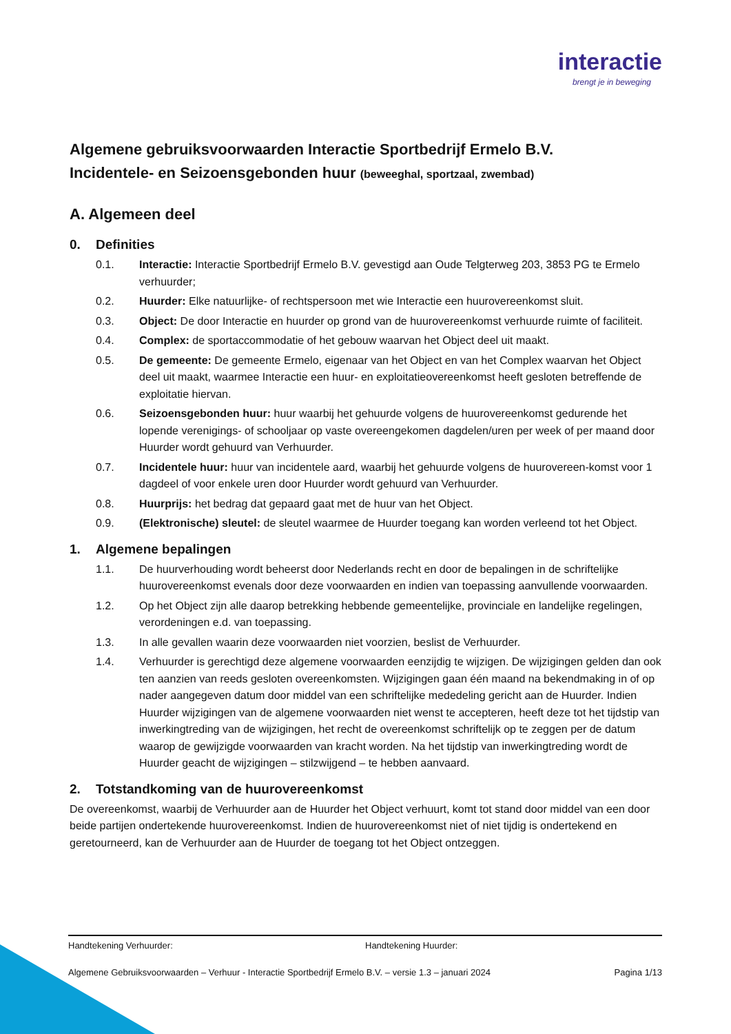interactie
brengt je in beweging
Algemene gebruiksvoorwaarden Interactie Sportbedrijf Ermelo B.V.
Incidentele- en Seizoensgebonden huur (beweeghal, sportzaal, zwembad)
A. Algemeen deel
0. Definities
0.1. Interactie: Interactie Sportbedrijf Ermelo B.V. gevestigd aan Oude Telgterweg 203, 3853 PG te Ermelo verhuurder;
0.2. Huurder: Elke natuurlijke- of rechtspersoon met wie Interactie een huurovereenkomst sluit.
0.3. Object: De door Interactie en huurder op grond van de huurovereenkomst verhuurde ruimte of faciliteit.
0.4. Complex: de sportaccommodatie of het gebouw waarvan het Object deel uit maakt.
0.5. De gemeente: De gemeente Ermelo, eigenaar van het Object en van het Complex waarvan het Object deel uit maakt, waarmee Interactie een huur- en exploitatieovereenkomst heeft gesloten betreffende de exploitatie hiervan.
0.6. Seizoensgebonden huur: huur waarbij het gehuurde volgens de huurovereenkomst gedurende het lopende verenigings- of schooljaar op vaste overeengekomen dagdelen/uren per week of per maand door Huurder wordt gehuurd van Verhuurder.
0.7. Incidentele huur: huur van incidentele aard, waarbij het gehuurde volgens de huurovereen-komst voor 1 dagdeel of voor enkele uren door Huurder wordt gehuurd van Verhuurder.
0.8. Huurprijs: het bedrag dat gepaard gaat met de huur van het Object.
0.9. (Elektronische) sleutel: de sleutel waarmee de Huurder toegang kan worden verleend tot het Object.
1. Algemene bepalingen
1.1. De huurverhouding wordt beheerst door Nederlands recht en door de bepalingen in de schriftelijke huurovereenkomst evenals door deze voorwaarden en indien van toepassing aanvullende voorwaarden.
1.2. Op het Object zijn alle daarop betrekking hebbende gemeentelijke, provinciale en landelijke regelingen, verordeningen e.d. van toepassing.
1.3. In alle gevallen waarin deze voorwaarden niet voorzien, beslist de Verhuurder.
1.4. Verhuurder is gerechtigd deze algemene voorwaarden eenzijdig te wijzigen. De wijzigingen gelden dan ook ten aanzien van reeds gesloten overeenkomsten. Wijzigingen gaan één maand na bekendmaking in of op nader aangegeven datum door middel van een schriftelijke mededeling gericht aan de Huurder. Indien Huurder wijzigingen van de algemene voorwaarden niet wenst te accepteren, heeft deze tot het tijdstip van inwerkingtreding van de wijzigingen, het recht de overeenkomst schriftelijk op te zeggen per de datum waarop de gewijzigde voorwaarden van kracht worden. Na het tijdstip van inwerkingtreding wordt de Huurder geacht de wijzigingen – stilzwijgend – te hebben aanvaard.
2. Totstandkoming van de huurovereenkomst
De overeenkomst, waarbij de Verhuurder aan de Huurder het Object verhuurt, komt tot stand door middel van een door beide partijen ondertekende huurovereenkomst. Indien de huurovereenkomst niet of niet tijdig is ondertekend en geretourneerd, kan de Verhuurder aan de Huurder de toegang tot het Object ontzeggen.
Handtekening Verhuurder: Handtekening Huurder:
Algemene Gebruiksvoorwaarden – Verhuur - Interactie Sportbedrijf Ermelo B.V. – versie 1.3 – januari 2024 Pagina 1/13